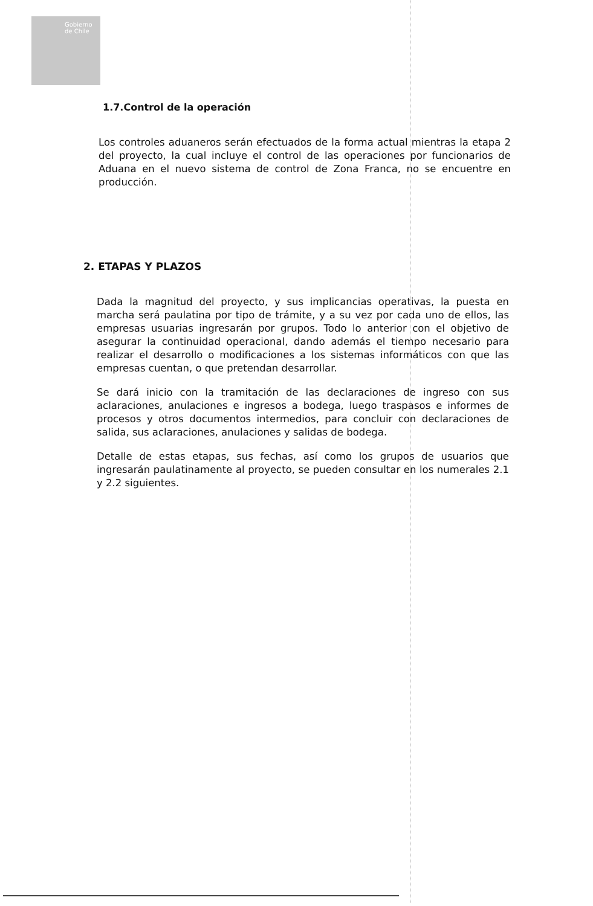Gobierno de Chile
1.7.Control de la operación
Los controles aduaneros serán efectuados de la forma actual mientras la etapa 2 del proyecto, la cual incluye el control de las operaciones por funcionarios de Aduana en el nuevo sistema de control de Zona Franca, no se encuentre en producción.
2. ETAPAS Y PLAZOS
Dada la magnitud del proyecto, y sus implicancias operativas, la puesta en marcha será paulatina por tipo de trámite, y a su vez por cada uno de ellos, las empresas usuarias ingresarán por grupos. Todo lo anterior con el objetivo de asegurar la continuidad operacional, dando además el tiempo necesario para realizar el desarrollo o modificaciones a los sistemas informáticos con que las empresas cuentan, o que pretendan desarrollar.
Se dará inicio con la tramitación de las declaraciones de ingreso con sus aclaraciones, anulaciones e ingresos a bodega, luego traspasos e informes de procesos y otros documentos intermedios, para concluir con declaraciones de salida, sus aclaraciones, anulaciones y salidas de bodega.
Detalle de estas etapas, sus fechas, así como los grupos de usuarios que ingresarán paulatinamente al proyecto, se pueden consultar en los numerales 2.1 y 2.2 siguientes.